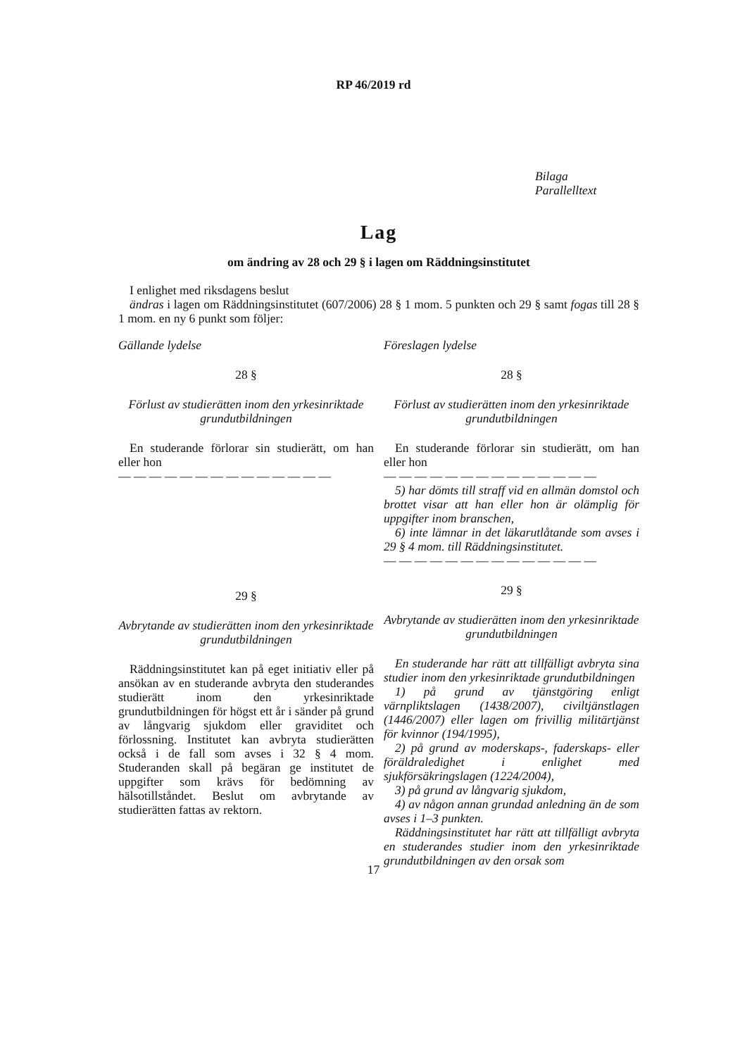RP 46/2019 rd
Bilaga
Parallelltext
Lag
om ändring av 28 och 29 § i lagen om Räddningsinstitutet
I enlighet med riksdagens beslut
ändras i lagen om Räddningsinstitutet (607/2006) 28 § 1 mom. 5 punkten och 29 § samt fogas till 28 § 1 mom. en ny 6 punkt som följer:
Gällande lydelse
28 §
Förlust av studierätten inom den yrkesinriktade grundutbildningen
En studerande förlorar sin studierätt, om han eller hon
— — — — — — — — — — — — — —
29 §
Avbrytande av studierätten inom den yrkesinriktade grundutbildningen
Räddningsinstitutet kan på eget initiativ eller på ansökan av en studerande avbryta den studerandes studierätt inom den yrkesinriktade grundutbildningen för högst ett år i sänder på grund av långvarig sjukdom eller graviditet och förlossning. Institutet kan avbryta studierätten också i de fall som avses i 32 § 4 mom. Studeranden skall på begäran ge institutet de uppgifter som krävs för bedömning av hälsotillståndet. Beslut om avbrytande av studierätten fattas av rektorn.
Föreslagen lydelse
28 §
Förlust av studierätten inom den yrkesinriktade grundutbildningen
En studerande förlorar sin studierätt, om han eller hon
— — — — — — — — — — — — — —
5) har dömts till straff vid en allmän domstol och brottet visar att han eller hon är olämplig för uppgifter inom branschen,
6) inte lämnar in det läkarutlåtande som avses i 29 § 4 mom. till Räddningsinstitutet.
— — — — — — — — — — — — — —
29 §
Avbrytande av studierätten inom den yrkesinriktade grundutbildningen
En studerande har rätt att tillfälligt avbryta sina studier inom den yrkesinriktade grundutbildningen
1) på grund av tjänstgöring enligt värnpliktslagen (1438/2007), civiltjänstlagen (1446/2007) eller lagen om frivillig militärtjänst för kvinnor (194/1995),
2) på grund av moderskaps-, faderskaps- eller föräldraledighet i enlighet med sjukförsäkringslagen (1224/2004),
3) på grund av långvarig sjukdom,
4) av någon annan grundad anledning än de som avses i 1–3 punkten.
Räddningsinstitutet har rätt att tillfälligt avbryta en studerandes studier inom den yrkesinriktade grundutbildningen av den orsak som
17